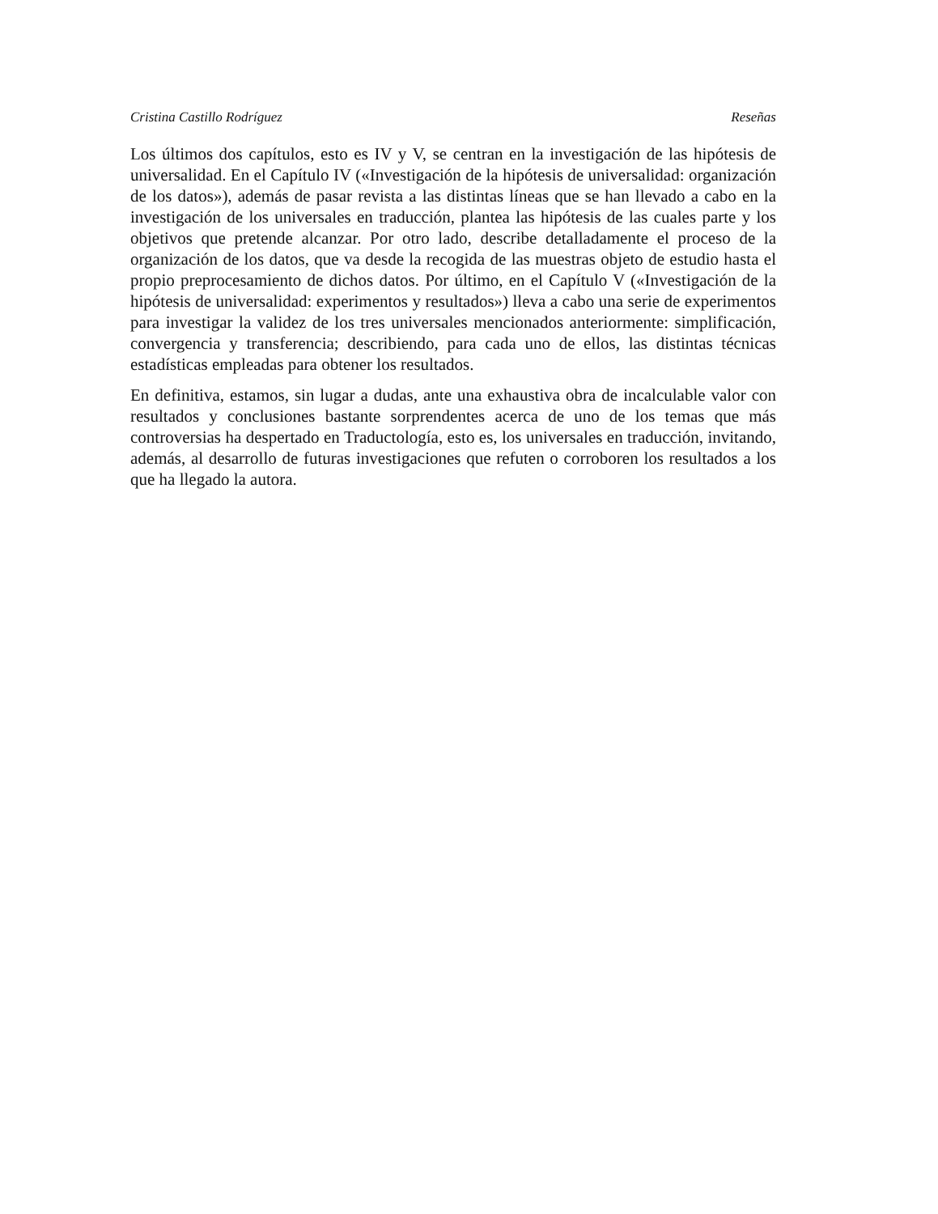Cristina Castillo Rodríguez Reseñas
Los últimos dos capítulos, esto es IV y V, se centran en la investigación de las hipótesis de universalidad. En el Capítulo IV («Investigación de la hipótesis de universalidad: organización de los datos»), además de pasar revista a las distintas líneas que se han llevado a cabo en la investigación de los universales en traducción, plantea las hipótesis de las cuales parte y los objetivos que pretende alcanzar. Por otro lado, describe detalladamente el proceso de la organización de los datos, que va desde la recogida de las muestras objeto de estudio hasta el propio preprocesamiento de dichos datos. Por último, en el Capítulo V («Investigación de la hipótesis de universalidad: experimentos y resultados») lleva a cabo una serie de experimentos para investigar la validez de los tres universales mencionados anteriormente: simplificación, convergencia y transferencia; describiendo, para cada uno de ellos, las distintas técnicas estadísticas empleadas para obtener los resultados.
En definitiva, estamos, sin lugar a dudas, ante una exhaustiva obra de incalculable valor con resultados y conclusiones bastante sorprendentes acerca de uno de los temas que más controversias ha despertado en Traductología, esto es, los universales en traducción, invitando, además, al desarrollo de futuras investigaciones que refuten o corroboren los resultados a los que ha llegado la autora.